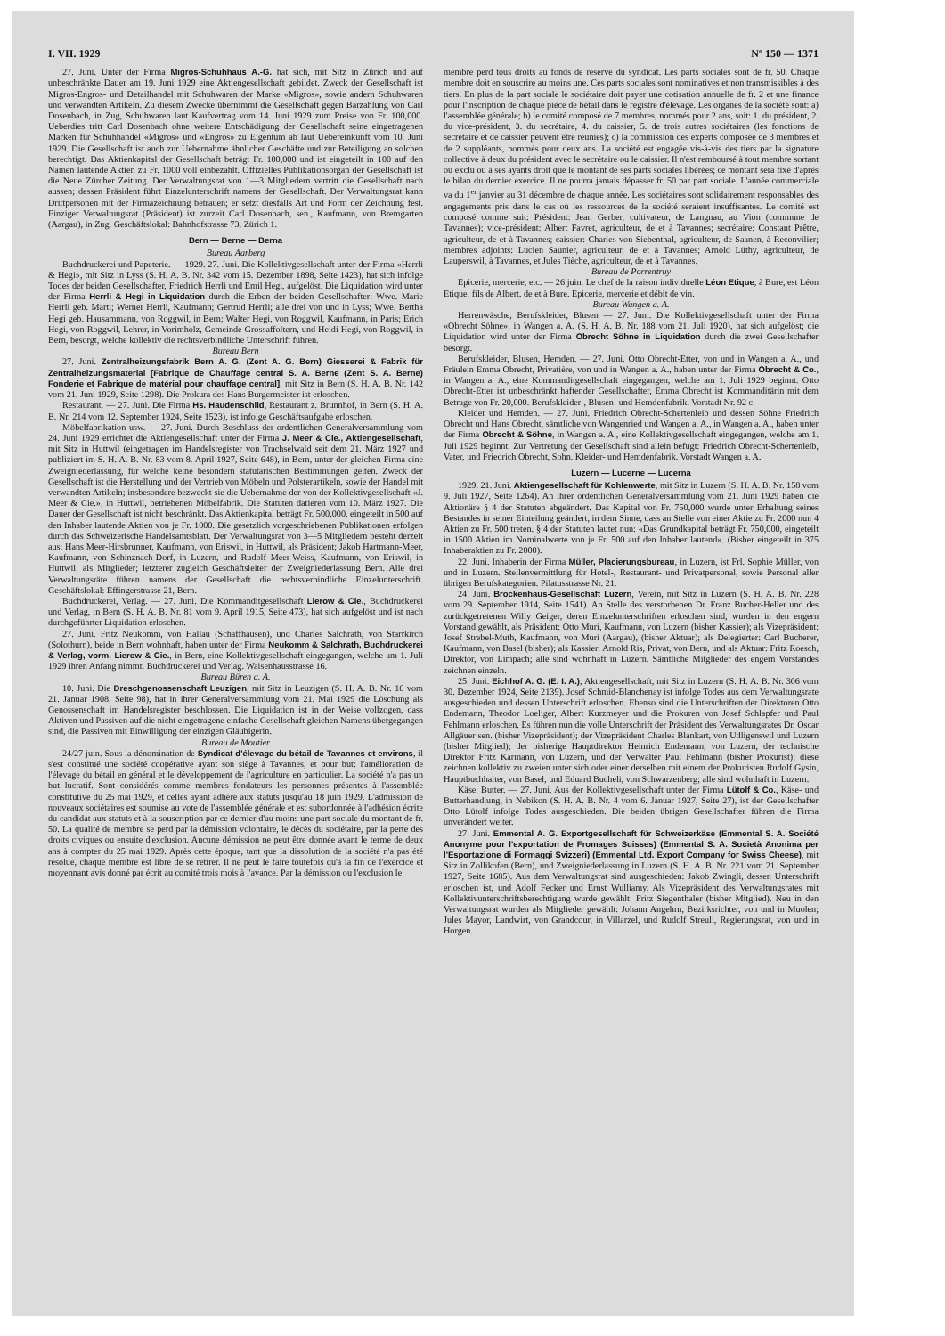I. VII. 1929 Nº 150 — 1371
27. Juni. Unter der Firma Migros-Schuhhaus A.-G. hat sich, mit Sitz in Zürich und auf unbeschränkte Dauer am 19. Juni 1929 eine Aktiengesellschaft gebildet. Zweck der Gesellschaft ist Migros-Engros- und Detailhandel mit Schuhwaren der Marke «Migros», sowie andern Schuhwaren und verwandten Artikeln. Zu diesem Zwecke übernimmt die Gesellschaft gegen Barzahlung von Carl Dosenbach, in Zug, Schuhwaren laut Kaufvertrag vom 14. Juni 1929 zum Preise von Fr. 100,000. Ueberdies tritt Carl Dosenbach ohne weitere Entschädigung der Gesellschaft seine eingetragenen Marken für Schuhhandel «Migros» und «Engros» zu Eigentum ab laut Uebereinkunft vom 10. Juni 1929. Die Gesellschaft ist auch zur Uebernahme ähnlicher Geschäfte und zur Beteiligung an solchen berechtigt. Das Aktienkapital der Gesellschaft beträgt Fr. 100,000 und ist eingeteilt in 100 auf den Namen lautende Aktien zu Fr. 1000 voll einbezahlt. Offizielles Publikationsorgan der Gesellschaft ist die Neue Zürcher Zeitung. Der Verwaltungsrat von 1—3 Mitgliedern vertritt die Gesellschaft nach aussen; dessen Präsident führt Einzelunterschrift namens der Gesellschaft. Der Verwaltungsrat kann Drittpersonen mit der Firmazeichnung betrauen; er setzt diesfalls Art und Form der Zeichnung fest. Einziger Verwaltungsrat (Präsident) ist zurzeit Carl Dosenbach, sen., Kaufmann, von Bremgarten (Aargau), in Zug. Geschäftslokal: Bahnhofstrasse 73, Zürich 1.
Bern — Berne — Berna
Bureau Aarberg
Buchdruckerei und Papeterie. — 1929. 27. Juni. Die Kollektivgesellschaft unter der Firma «Herrli & Hegi», mit Sitz in Lyss (S. H. A. B. Nr. 342 vom 15. Dezember 1898, Seite 1423), hat sich infolge Todes der beiden Gesellschafter, Friedrich Herrli und Emil Hegi, aufgelöst. Die Liquidation wird unter der Firma Herrli & Hegi in Liquidation durch die Erben der beiden Gesellschafter: Wwe. Marie Herrli geb. Marti; Werner Herrli, Kaufmann; Gertrud Herrli; alle drei von und in Lyss; Wwe. Bertha Hegi geb. Hausammann, von Roggwil, in Bern; Walter Hegi, von Roggwil, Kaufmann, in Paris; Erich Hegi, von Roggwil, Lehrer, in Vorimholz, Gemeinde Grossaffoltern, und Heidi Hegi, von Roggwil, in Bern, besorgt, welche kollektiv die rechtsverbindliche Unterschrift führen.
Bureau Bern
27. Juni. Zentralheizungsfabrik Bern A. G. (Zent A. G. Bern) Giesserei & Fabrik für Zentralheizungsmaterial [Fabrique de Chauffage central S. A. Berne (Zent S. A. Berne) Fonderie et Fabrique de matérial pour chauffage central], mit Sitz in Bern (S. H. A. B. Nr. 142 vom 21. Juni 1929, Seite 1298). Die Prokura des Hans Burgermeister ist erloschen.
Restaurant. — 27. Juni. Die Firma Hs. Haudenschild, Restaurant z. Brunnhof, in Bern (S. H. A. B. Nr. 214 vom 12. September 1924, Seite 1523), ist infolge Geschäftsaufgabe erloschen.
Möbelfabrikation usw. — 27. Juni. Durch Beschluss der ordentlichen Generalversammlung vom 24. Juni 1929 errichtet die Aktiengesellschaft unter der Firma J. Meer & Cie., Aktiengesellschaft, mit Sitz in Huttwil (eingetragen im Handelsregister von Trachselwald seit dem 21. März 1927 und publiziert im S. H. A. B. Nr. 83 vom 8. April 1927, Seite 648), in Bern, unter der gleichen Firma eine Zweigniederlassung, für welche keine besondern statutarischen Bestimmungen gelten. Zweck der Gesellschaft ist die Herstellung und der Vertrieb von Möbeln und Polsterartikeln, sowie der Handel mit verwandten Artikeln; insbesondere bezweckt sie die Uebernahme der von der Kollektivgesellschaft «J. Meer & Cie.», in Huttwil, betriebenen Möbelfabrik. Die Statuten datieren vom 10. März 1927. Die Dauer der Gesellschaft ist nicht beschränkt. Das Aktienkapital beträgt Fr. 500,000, eingeteilt in 500 auf den Inhaber lautende Aktien von je Fr. 1000. Die gesetzlich vorgeschriebenen Publikationen erfolgen durch das Schweizerische Handelsamtsblatt. Der Verwaltungsrat von 3—5 Mitgliedern besteht derzeit aus: Hans Meer-Hirsbrunner, Kaufmann, von Eriswil, in Huttwil, als Präsident; Jakob Hartmann-Meer, Kaufmann, von Schinznach-Dorf, in Luzern, und Rudolf Meer-Weiss, Kaufmann, von Eriswil, in Huttwil, als Mitglieder; letzterer zugleich Geschäftsleiter der Zweigniederlassung Bern. Alle drei Verwaltungsräte führen namens der Gesellschaft die rechtsverbindliche Einzelunterschrift. Geschäftslokal: Effingerstrasse 21, Bern.
Buchdruckerei, Verlag. — 27. Juni. Die Kommanditgesellschaft Lierow & Cie., Buchdruckerei und Verlag, in Bern (S. H. A. B. Nr. 81 vom 9. April 1915, Seite 473), hat sich aufgelöst und ist nach durchgeführter Liquidation erloschen.
27. Juni. Fritz Neukomm, von Hallau (Schaffhausen), und Charles Salchrath, von Starrkirch (Solothurn), beide in Bern wohnhaft, haben unter der Firma Neukomm & Salchrath, Buchdruckerei & Verlag, vorm. Lierow & Cie., in Bern, eine Kollektivgesellschaft eingegangen, welche am 1. Juli 1929 ihren Anfang nimmt. Buchdruckerei und Verlag. Waisenhausstrasse 16.
Bureau Büren a. A.
10. Juni. Die Dreschgenossenschaft Leuzigen, mit Sitz in Leuzigen (S. H. A. B. Nr. 16 vom 21. Januar 1908, Seite 98), hat in ihrer Generalversammlung vom 21. Mai 1929 die Löschung als Genossenschaft im Handelsregister beschlossen. Die Liquidation ist in der Weise vollzogen, dass Aktiven und Passiven auf die nicht eingetragene einfache Gesellschaft gleichen Namens übergegangen sind, die Passiven mit Einwilligung der einzigen Gläubigerin.
Bureau de Moutier
24/27 juin. Sous la dénomination de Syndicat d'élevage du bétail de Tavannes et environs, il s'est constitué une société coopérative ayant son siège à Tavannes, et pour but: l'amélioration de l'élevage du bétail en général et le développement de l'agriculture en particulier. La société n'a pas un but lucratif. Sont considérés comme membres fondateurs les personnes présentes à l'assemblée constitutive du 25 mai 1929, et celles ayant adhéré aux statuts jusqu'au 18 juin 1929. L'admission de nouveaux sociétaires est soumise au vote de l'assemblée générale et est subordonnée à l'adhésion écrite du candidat aux statuts et à la souscription par ce dernier d'au moins une part sociale du montant de fr. 50. La qualité de membre se perd par la démission volontaire, le décès du sociétaire, par la perte des droits civiques ou ensuite d'exclusion. Aucune démission ne peut être donnée avant le terme de deux ans à compter du 25 mai 1929. Après cette époque, tant que la dissolution de la société n'a pas été résolue, chaque membre est libre de se retirer. Il ne peut le faire toutefois qu'à la fin de l'exercice et moyennant avis donné par écrit au comité trois mois à l'avance. Par la démission ou l'exclusion le
membre perd tous droits au fonds de réserve du syndicat. Les parts sociales sont de fr. 50. Chaque membre doit en souscrire au moins une. Ces parts sociales sont nominatives et non transmissibles à des tiers. En plus de la part sociale le sociétaire doit payer une cotisation annuelle de fr. 2 et une finance pour l'inscription de chaque pièce de bétail dans le registre d'élevage. Les organes de la société sont: a) l'assemblée générale; b) le comité composé de 7 membres, nommés pour 2 ans, soit: 1. du président, 2. du vice-président, 3. du secrétaire, 4. du caissier, 5. de trois autres sociétaires (les fonctions de secrétaire et de caissier peuvent être réunies); c) la commission des experts composée de 3 membres et de 2 suppléants, nommés pour deux ans. La société est engagée vis-à-vis des tiers par la signature collective à deux du président avec le secrétaire ou le caissier. Il n'est remboursé à tout membre sortant ou exclu ou à ses ayants droit que le montant de ses parts sociales libérées; ce montant sera fixé d'après le bilan du dernier exercice. Il ne pourra jamais dépasser fr. 50 par part sociale. L'année commerciale va du 1<sup>er</sup> janvier au 31 décembre de chaque année. Les sociétaires sont solidairement responsables des engagements pris dans le cas où les ressources de la société seraient insuffisantes. Le comité est composé comme suit: Président: Jean Gerber, cultivateur, de Langnau, au Vion (commune de Tavannes); vice-président: Albert Favret, agriculteur, de et à Tavannes; secrétaire: Constant Prêtre, agriculteur, de et à Tavannes; caissier: Charles von Siebenthal, agriculteur, de Saanen, à Reconvilier; membres adjoints: Lucien Saunier, agriculteur, de et à Tavannes; Arnold Lüthy, agriculteur, de Lauperswil, à Tavannes, et Jules Tièche, agriculteur, de et à Tavannes.
Bureau de Porrentruy
Epicerie, mercerie, etc. — 26 juin. Le chef de la raison individuelle Léon Etique, à Bure, est Léon Etique, fils de Albert, de et à Bure. Epicerie, mercerie et débit de vin.
Bureau Wangen a. A.
Herrenwäsche, Berufskleider, Blusen — 27. Juni. Die Kollektivgesellschaft unter der Firma «Obrecht Söhne», in Wangen a. A. (S. H. A. B. Nr. 188 vom 21. Juli 1920), hat sich aufgelöst; die Liquidation wird unter der Firma Obrecht Söhne in Liquidation durch die zwei Gesellschafter besorgt.
Berufskleider, Blusen, Hemden. — 27. Juni. Otto Obrecht-Etter, von und in Wangen a. A., und Fräulein Emma Obrecht, Privatière, von und in Wangen a. A., haben unter der Firma Obrecht & Co., in Wangen a. A., eine Kommanditgesellschaft eingegangen, welche am 1. Juli 1929 beginnt. Otto Obrecht-Etter ist unbeschränkt haftender Gesellschafter, Emma Obrecht ist Kommanditärin mit dem Betrage von Fr. 20,000. Berufskleider-, Blusen- und Hemdenfabrik. Vorstadt Nr. 92 c.
Kleider und Hemden. — 27. Juni. Friedrich Obrecht-Schertenleib und dessen Söhne Friedrich Obrecht und Hans Obrecht, sämtliche von Wangenried und Wangen a. A., in Wangen a. A., haben unter der Firma Obrecht & Söhne, in Wangen a. A., eine Kollektivgesellschaft eingegangen, welche am 1. Juli 1929 beginnt. Zur Vertretung der Gesellschaft sind allein befugt: Friedrich Obrecht-Schertenleib, Vater, und Friedrich Obrecht, Sohn. Kleider- und Hemdenfabrik. Vorstadt Wangen a. A.
Luzern — Lucerne — Lucerna
1929. 21. Juni. Aktiengesellschaft für Kohlenwerte, mit Sitz in Luzern (S. H. A. B. Nr. 158 vom 9. Juli 1927, Seite 1264). An ihrer ordentlichen Generalversammlung vom 21. Juni 1929 haben die Aktionäre § 4 der Statuten abgeändert. Das Kapital von Fr. 750,000 wurde unter Erhaltung seines Bestandes in seiner Einteilung geändert, in dem Sinne, dass an Stelle von einer Aktie zu Fr. 2000 nun 4 Aktien zu Fr. 500 treten. § 4 der Statuten lautet nun: «Das Grundkapital beträgt Fr. 750,000, eingeteilt in 1500 Aktien im Nominalwerte von je Fr. 500 auf den Inhaber lautend». (Bisher eingeteilt in 375 Inhaberaktien zu Fr. 2000).
22. Juni. Inhaberin der Firma Müller, Placierungsbureau, in Luzern, ist Frl. Sophie Müller, von und in Luzern. Stellenvermittlung für Hotel-, Restaurant- und Privatpersonal, sowie Personal aller übrigen Berufskategorien. Pilatusstrasse Nr. 21.
24. Juni. Brockenhaus-Gesellschaft Luzern, Verein, mit Sitz in Luzern (S. H. A. B. Nr. 228 vom 29. September 1914, Seite 1541). An Stelle des verstorbenen Dr. Franz Bucher-Heller und des zurückgetretenen Willy Geiger, deren Einzelunterschriften erloschen sind, wurden in den engern Vorstand gewählt, als Präsident: Otto Muri, Kaufmann, von Luzern (bisher Kassier); als Vizepräsident: Josef Strebel-Muth, Kaufmann, von Muri (Aargau), (bisher Aktuar); als Delegierter: Carl Bucherer, Kaufmann, von Basel (bisher); als Kassier: Arnold Ris, Privat, von Bern, und als Aktuar: Fritz Roesch, Direktor, von Limpach; alle sind wohnhaft in Luzern. Sämtliche Mitglieder des engern Vorstandes zeichnen einzeln.
25. Juni. Eichhof A. G. (E. I. A.), Aktiengesellschaft, mit Sitz in Luzern (S. H. A. B. Nr. 306 vom 30. Dezember 1924, Seite 2139). Josef Schmid-Blanchenay ist infolge Todes aus dem Verwaltungsrate ausgeschieden und dessen Unterschrift erloschen. Ebenso sind die Unterschriften der Direktoren Otto Endemann, Theodor Loeliger, Albert Kurzmeyer und die Prokuren von Josef Schlapfer und Paul Fehlmann erloschen. Es führen nun die volle Unterschrift der Präsident des Verwaltungsrates Dr. Oscar Allgäuer sen. (bisher Vizepräsident); der Vizepräsident Charles Blankart, von Udligenswil und Luzern (bisher Mitglied); der bisherige Hauptdirektor Heinrich Endemann, von Luzern, der technische Direktor Fritz Karmann, von Luzern, und der Verwalter Paul Fehlmann (bisher Prokurist); diese zeichnen kollektiv zu zweien unter sich oder einer derselben mit einem der Prokuristen Rudolf Gysin, Hauptbuchhalter, von Basel, und Eduard Bucheli, von Schwarzenberg; alle sind wohnhaft in Luzern.
Käse, Butter. — 27. Juni. Aus der Kollektivgesellschaft unter der Firma Lütolf & Co., Käse- und Butterhandlung, in Nebikon (S. H. A. B. Nr. 4 vom 6. Januar 1927, Seite 27), ist der Gesellschafter Otto Lütolf infolge Todes ausgeschieden. Die beiden übrigen Gesellschafter führen die Firma unverändert weiter.
27. Juni. Emmental A. G. Exportgesellschaft für Schweizerkäse (Emmental S. A. Société Anonyme pour l'exportation de Fromages Suisses) (Emmental S. A. Società Anonima per l'Esportazione di Formaggi Svizzeri) (Emmental Ltd. Export Company for Swiss Cheese), mit Sitz in Zollikofen (Bern), und Zweigniederlassung in Luzern (S. H. A. B. Nr. 221 vom 21. September 1927, Seite 1685). Aus dem Verwaltungsrat sind ausgeschieden: Jakob Zwingli, dessen Unterschrift erloschen ist, und Adolf Fecker und Ernst Wulliamy. Als Vizepräsident des Verwaltungsrates mit Kollektivunterschriftsberechtigung wurde gewählt: Fritz Siegenthaler (bisher Mitglied). Neu in den Verwaltungsrat wurden als Mitglieder gewählt: Johann Angehrn, Bezirksrichter, von und in Muolen; Jules Mayor, Landwirt, von Grandcour, in Villarzel, und Rudolf Streuli, Regierungsrat, von und in Horgen.